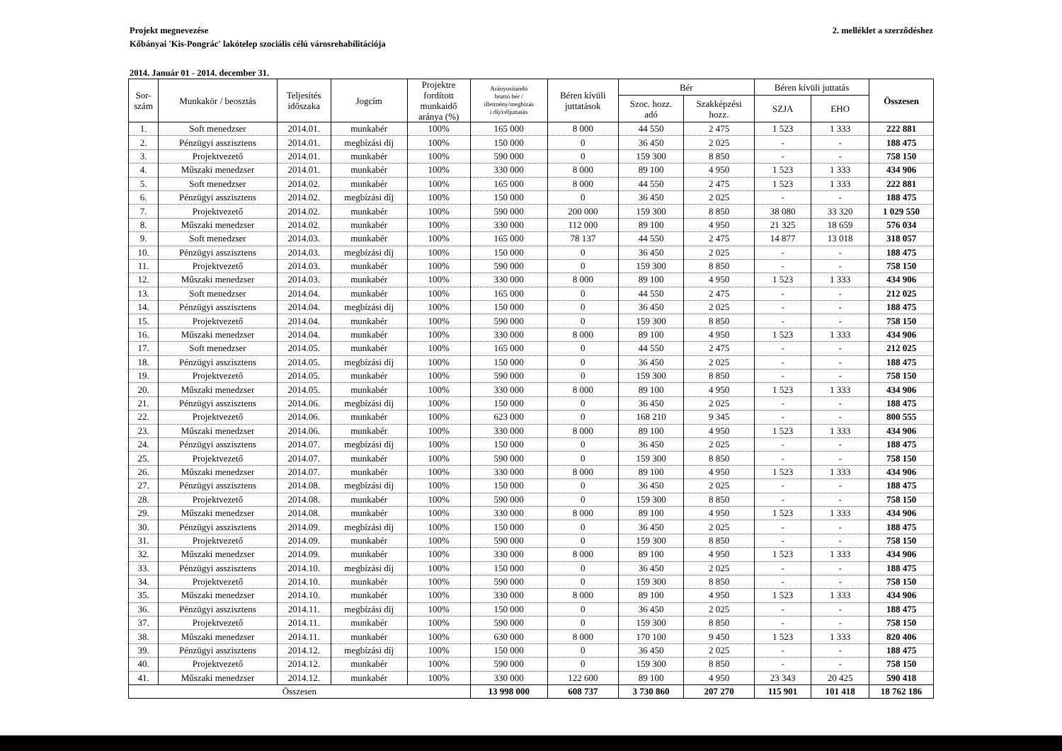2. melléklet a szerződéshez Projekt megnevezése
Kőbányai 'Kis-Pongrác' lakótelep szociális célú városrehabilitációja
2014. Január 01 - 2014. december 31.
| Sor- szám | Munkakör / beosztás | Teljesítés időszaka | Jogcím | Projektre fordított munkaidő aránya (%) | Arányosítandó bruttó bér / illetmény/megbízás i díj/céljuttatás | Béren kívüli juttatások | Bér | | Béren kívüli juttatás | | Összesen |
| --- | --- | --- | --- | --- | --- | --- | --- | --- | --- | --- | --- |
| | | | | | | | Szoc. hozz. adó | Szakképzési hozz. | SZJA | EHO | |
| 1. | Soft menedzser | 2014.01. | munkabér | 100% | 165 000 | 8 000 | 44 550 | 2 475 | 1 523 | 1 333 | 222 881 |
| 2. | Pénzügyi asszisztens | 2014.01. | megbízási díj | 100% | 150 000 | 0 | 36 450 | 2 025 | - | - | 188 475 |
| 3. | Projektvezető | 2014.01. | munkabér | 100% | 590 000 | 0 | 159 300 | 8 850 | - | - | 758 150 |
| 4. | Műszaki menedzser | 2014.01. | munkabér | 100% | 330 000 | 8 000 | 89 100 | 4 950 | 1 523 | 1 333 | 434 906 |
| 5. | Soft menedzser | 2014.02. | munkabér | 100% | 165 000 | 8 000 | 44 550 | 2 475 | 1 523 | 1 333 | 222 881 |
| 6. | Pénzügyi asszisztens | 2014.02. | megbízási díj | 100% | 150 000 | 0 | 36 450 | 2 025 | - | - | 188 475 |
| 7. | Projektvezető | 2014.02. | munkabér | 100% | 590 000 | 200 000 | 159 300 | 8 850 | 38 080 | 33 320 | 1 029 550 |
| 8. | Műszaki menedzser | 2014.02. | munkabér | 100% | 330 000 | 112 000 | 89 100 | 4 950 | 21 325 | 18 659 | 576 034 |
| 9. | Soft menedzser | 2014.03. | munkabér | 100% | 165 000 | 78 137 | 44 550 | 2 475 | 14 877 | 13 018 | 318 057 |
| 10. | Pénzügyi asszisztens | 2014.03. | megbízási díj | 100% | 150 000 | 0 | 36 450 | 2 025 | - | - | 188 475 |
| 11. | Projektvezető | 2014.03. | munkabér | 100% | 590 000 | 0 | 159 300 | 8 850 | - | - | 758 150 |
| 12. | Műszaki menedzser | 2014.03. | munkabér | 100% | 330 000 | 8 000 | 89 100 | 4 950 | 1 523 | 1 333 | 434 906 |
| 13. | Soft menedzser | 2014.04. | munkabér | 100% | 165 000 | 0 | 44 550 | 2 475 | - | - | 212 025 |
| 14. | Pénzügyi asszisztens | 2014.04. | megbízási díj | 100% | 150 000 | 0 | 36 450 | 2 025 | - | - | 188 475 |
| 15. | Projektvezető | 2014.04. | munkabér | 100% | 590 000 | 0 | 159 300 | 8 850 | - | - | 758 150 |
| 16. | Műszaki menedzser | 2014.04. | munkabér | 100% | 330 000 | 8 000 | 89 100 | 4 950 | 1 523 | 1 333 | 434 906 |
| 17. | Soft menedzser | 2014.05. | munkabér | 100% | 165 000 | 0 | 44 550 | 2 475 | - | - | 212 025 |
| 18. | Pénzügyi asszisztens | 2014.05. | megbízási díj | 100% | 150 000 | 0 | 36 450 | 2 025 | - | - | 188 475 |
| 19. | Projektvezető | 2014.05. | munkabér | 100% | 590 000 | 0 | 159 300 | 8 850 | - | - | 758 150 |
| 20. | Műszaki menedzser | 2014.05. | munkabér | 100% | 330 000 | 8 000 | 89 100 | 4 950 | 1 523 | 1 333 | 434 906 |
| 21. | Pénzügyi asszisztens | 2014.06. | megbízási díj | 100% | 150 000 | 0 | 36 450 | 2 025 | - | - | 188 475 |
| 22. | Projektvezető | 2014.06. | munkabér | 100% | 623 000 | 0 | 168 210 | 9 345 | - | - | 800 555 |
| 23. | Műszaki menedzser | 2014.06. | munkabér | 100% | 330 000 | 8 000 | 89 100 | 4 950 | 1 523 | 1 333 | 434 906 |
| 24. | Pénzügyi asszisztens | 2014.07. | megbízási díj | 100% | 150 000 | 0 | 36 450 | 2 025 | - | - | 188 475 |
| 25. | Projektvezető | 2014.07. | munkabér | 100% | 590 000 | 0 | 159 300 | 8 850 | - | - | 758 150 |
| 26. | Műszaki menedzser | 2014.07. | munkabér | 100% | 330 000 | 8 000 | 89 100 | 4 950 | 1 523 | 1 333 | 434 906 |
| 27. | Pénzügyi asszisztens | 2014.08. | megbízási díj | 100% | 150 000 | 0 | 36 450 | 2 025 | - | - | 188 475 |
| 28. | Projektvezető | 2014.08. | munkabér | 100% | 590 000 | 0 | 159 300 | 8 850 | - | - | 758 150 |
| 29. | Műszaki menedzser | 2014.08. | munkabér | 100% | 330 000 | 8 000 | 89 100 | 4 950 | 1 523 | 1 333 | 434 906 |
| 30. | Pénzügyi asszisztens | 2014.09. | megbízási díj | 100% | 150 000 | 0 | 36 450 | 2 025 | - | - | 188 475 |
| 31. | Projektvezető | 2014.09. | munkabér | 100% | 590 000 | 0 | 159 300 | 8 850 | - | - | 758 150 |
| 32. | Műszaki menedzser | 2014.09. | munkabér | 100% | 330 000 | 8 000 | 89 100 | 4 950 | 1 523 | 1 333 | 434 906 |
| 33. | Pénzügyi asszisztens | 2014.10. | megbízási díj | 100% | 150 000 | 0 | 36 450 | 2 025 | - | - | 188 475 |
| 34. | Projektvezető | 2014.10. | munkabér | 100% | 590 000 | 0 | 159 300 | 8 850 | - | - | 758 150 |
| 35. | Műszaki menedzser | 2014.10. | munkabér | 100% | 330 000 | 8 000 | 89 100 | 4 950 | 1 523 | 1 333 | 434 906 |
| 36. | Pénzügyi asszisztens | 2014.11. | megbízási díj | 100% | 150 000 | 0 | 36 450 | 2 025 | - | - | 188 475 |
| 37. | Projektvezető | 2014.11. | munkabér | 100% | 590 000 | 0 | 159 300 | 8 850 | - | - | 758 150 |
| 38. | Műszaki menedzser | 2014.11. | munkabér | 100% | 630 000 | 8 000 | 170 100 | 9 450 | 1 523 | 1 333 | 820 406 |
| 39. | Pénzügyi asszisztens | 2014.12. | megbízási díj | 100% | 150 000 | 0 | 36 450 | 2 025 | - | - | 188 475 |
| 40. | Projektvezető | 2014.12. | munkabér | 100% | 590 000 | 0 | 159 300 | 8 850 | - | - | 758 150 |
| 41. | Műszaki menedzser | 2014.12. | munkabér | 100% | 330 000 | 122 600 | 89 100 | 4 950 | 23 343 | 20 425 | 590 418 |
| Összesen | | | | | 13 998 000 | 608 737 | 3 730 860 | 207 270 | 115 901 | 101 418 | 18 762 186 |